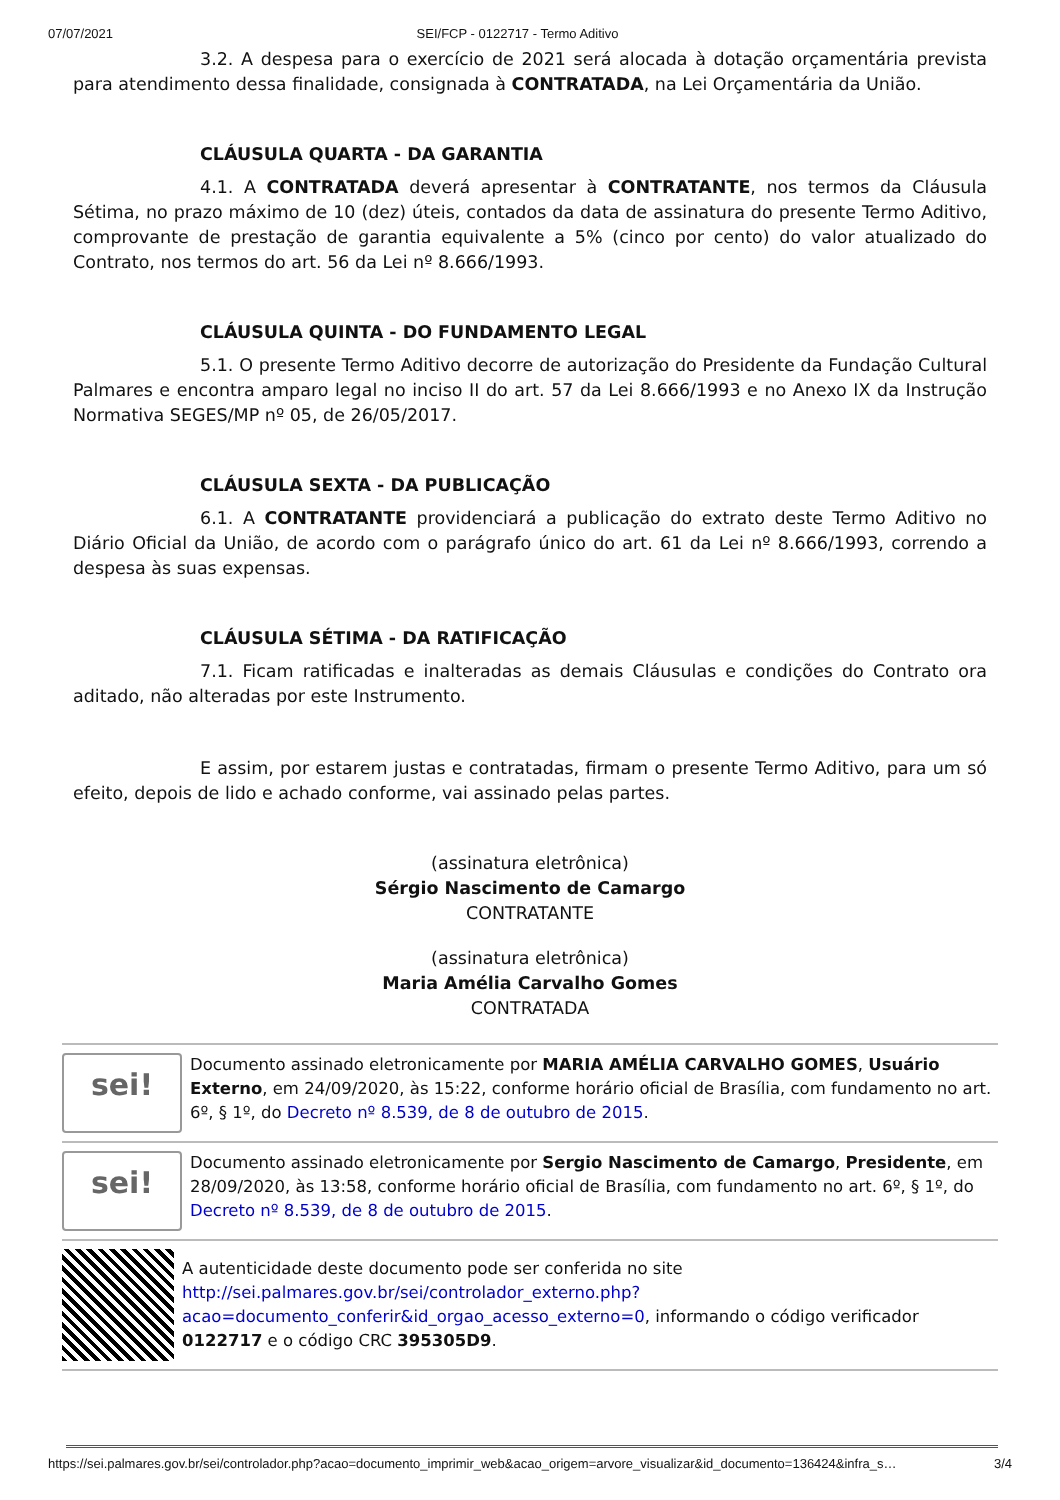07/07/2021 SEI/FCP - 0122717 - Termo Aditivo
3.2. A despesa para o exercício de 2021 será alocada à dotação orçamentária prevista para atendimento dessa finalidade, consignada à CONTRATADA, na Lei Orçamentária da União.
CLÁUSULA QUARTA - DA GARANTIA
4.1. A CONTRATADA deverá apresentar à CONTRATANTE, nos termos da Cláusula Sétima, no prazo máximo de 10 (dez) úteis, contados da data de assinatura do presente Termo Aditivo, comprovante de prestação de garantia equivalente a 5% (cinco por cento) do valor atualizado do Contrato, nos termos do art. 56 da Lei nº 8.666/1993.
CLÁUSULA QUINTA - DO FUNDAMENTO LEGAL
5.1. O presente Termo Aditivo decorre de autorização do Presidente da Fundação Cultural Palmares e encontra amparo legal no inciso II do art. 57 da Lei 8.666/1993 e no Anexo IX da Instrução Normativa SEGES/MP nº 05, de 26/05/2017.
CLÁUSULA SEXTA - DA PUBLICAÇÃO
6.1. A CONTRATANTE providenciará a publicação do extrato deste Termo Aditivo no Diário Oficial da União, de acordo com o parágrafo único do art. 61 da Lei nº 8.666/1993, correndo a despesa às suas expensas.
CLÁUSULA SÉTIMA - DA RATIFICAÇÃO
7.1. Ficam ratificadas e inalteradas as demais Cláusulas e condições do Contrato ora aditado, não alteradas por este Instrumento.
E assim, por estarem justas e contratadas, firmam o presente Termo Aditivo, para um só efeito, depois de lido e achado conforme, vai assinado pelas partes.
(assinatura eletrônica)
Sérgio Nascimento de Camargo
CONTRATANTE
(assinatura eletrônica)
Maria Amélia Carvalho Gomes
CONTRATADA
sei!
Documento assinado eletronicamente por MARIA AMÉLIA CARVALHO GOMES, Usuário Externo, em 24/09/2020, às 15:22, conforme horário oficial de Brasília, com fundamento no art. 6º, § 1º, do Decreto nº 8.539, de 8 de outubro de 2015.
sei!
Documento assinado eletronicamente por Sergio Nascimento de Camargo, Presidente, em 28/09/2020, às 13:58, conforme horário oficial de Brasília, com fundamento no art. 6º, § 1º, do Decreto nº 8.539, de 8 de outubro de 2015.
A autenticidade deste documento pode ser conferida no site http://sei.palmares.gov.br/sei/controlador_externo.php?acao=documento_conferir&id_orgao_acesso_externo=0, informando o código verificador 0122717 e o código CRC 395305D9.
https://sei.palmares.gov.br/sei/controlador.php?acao=documento_imprimir_web&acao_origem=arvore_visualizar&id_documento=136424&infra_s… 3/4